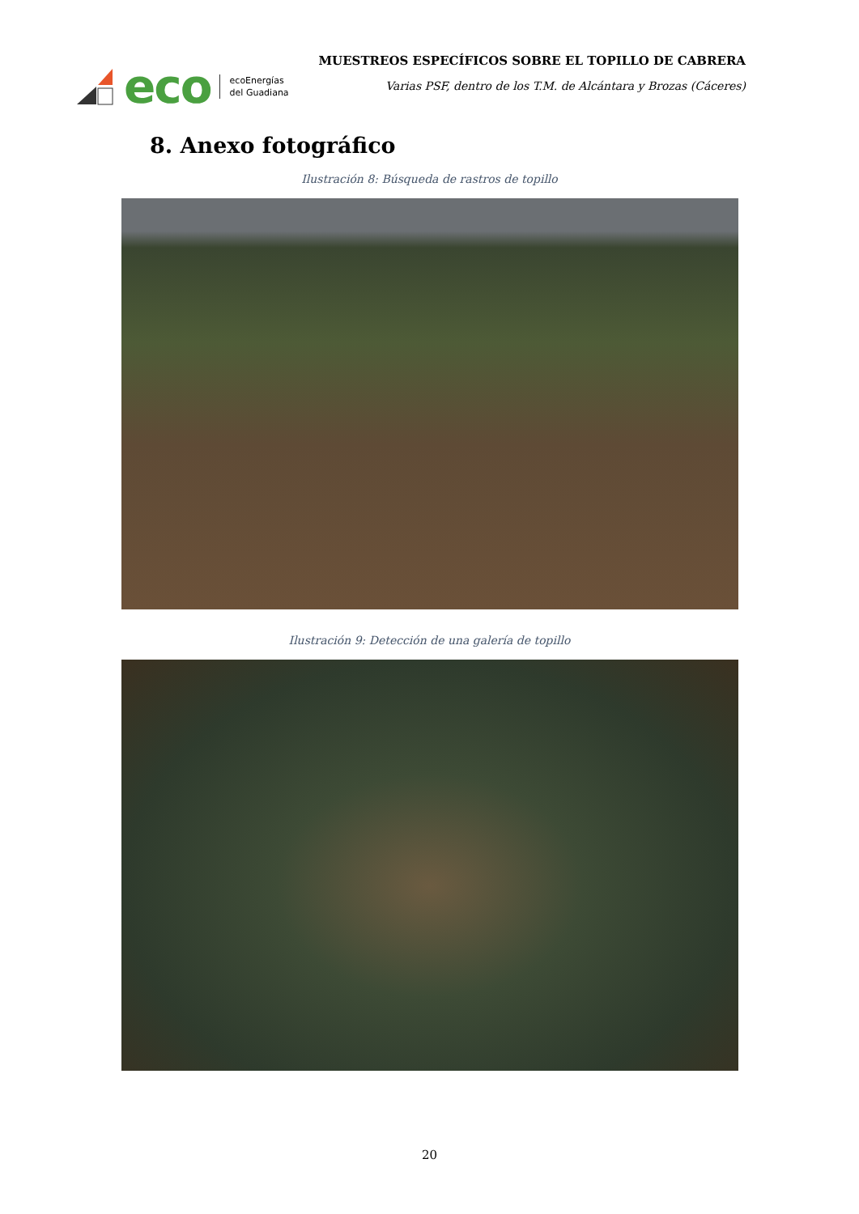eco
ecoEnergías
del Guadiana
MUESTREOS ESPECÍFICOS SOBRE EL TOPILLO DE CABRERA
Varias PSF, dentro de los T.M. de Alcántara y Brozas (Cáceres)
8. Anexo fotográfico
Ilustración 8: Búsqueda de rastros de topillo
Ilustración 9: Detección de una galería de topillo
20